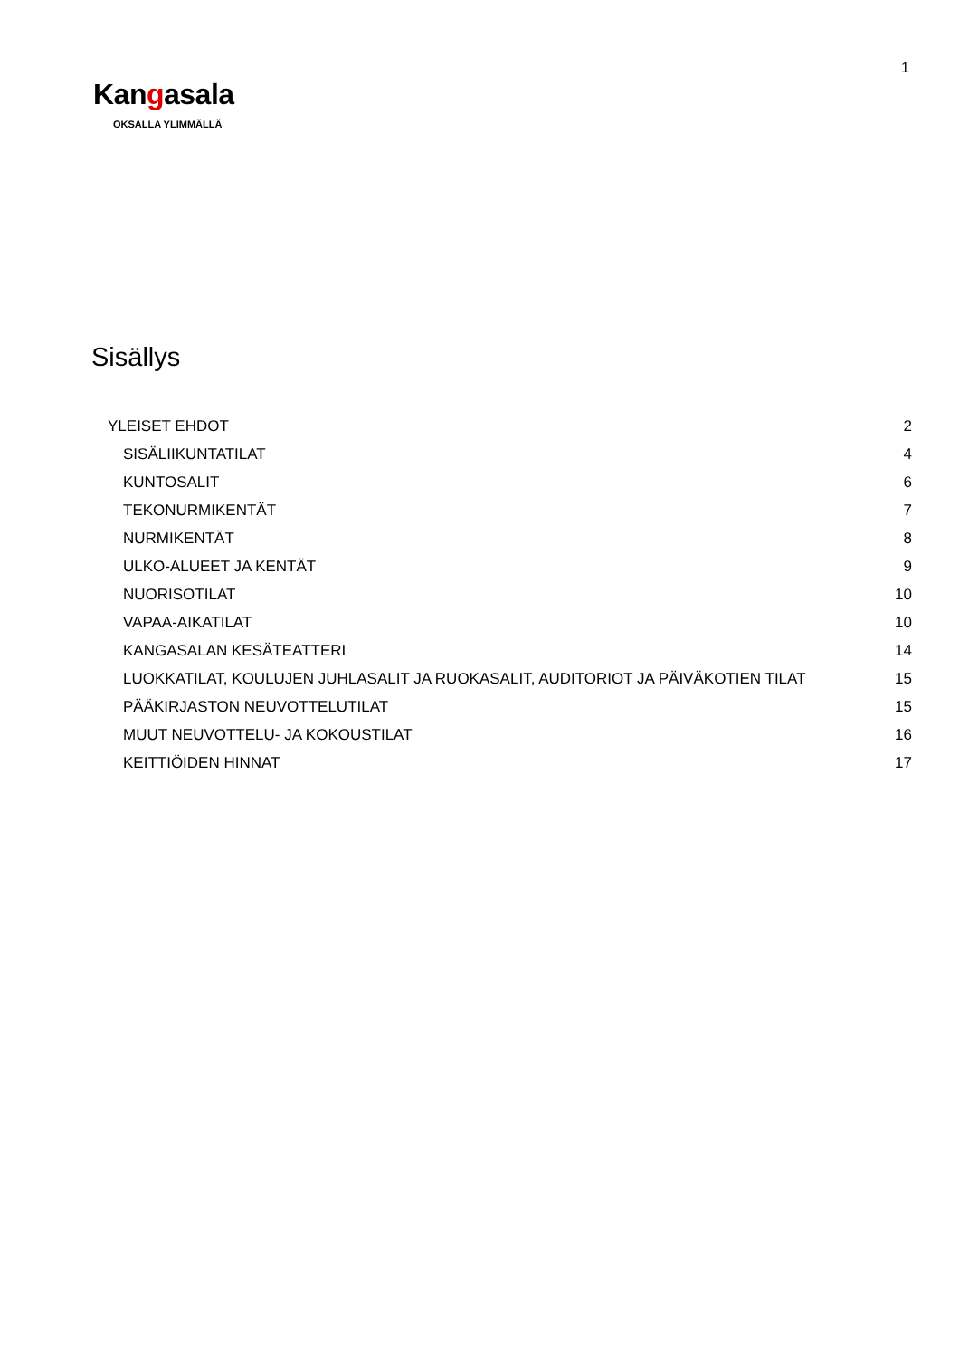1
Kangasala
OKSALLA YLIMMÄLLÄ
Sisällys
YLEISET EHDOT 2
SISÄLIIKUNTATILAT 4
KUNTOSALIT 6
TEKONURMIKENTÄT 7
NURMIKENTÄT 8
ULKO-ALUEET JA KENTÄT 9
NUORISOTILAT 10
VAPAA-AIKATILAT 10
KANGASALAN KESÄTEATTERI 14
LUOKKATILAT, KOULUJEN JUHLASALIT JA RUOKASALIT, AUDITORIOT JA PÄIVÄKOTIEN TILAT 15
PÄÄKIRJASTON NEUVOTTELUTILAT 15
MUUT NEUVOTTELU- JA KOKOUSTILAT 16
KEITTIÖIDEN HINNAT 17